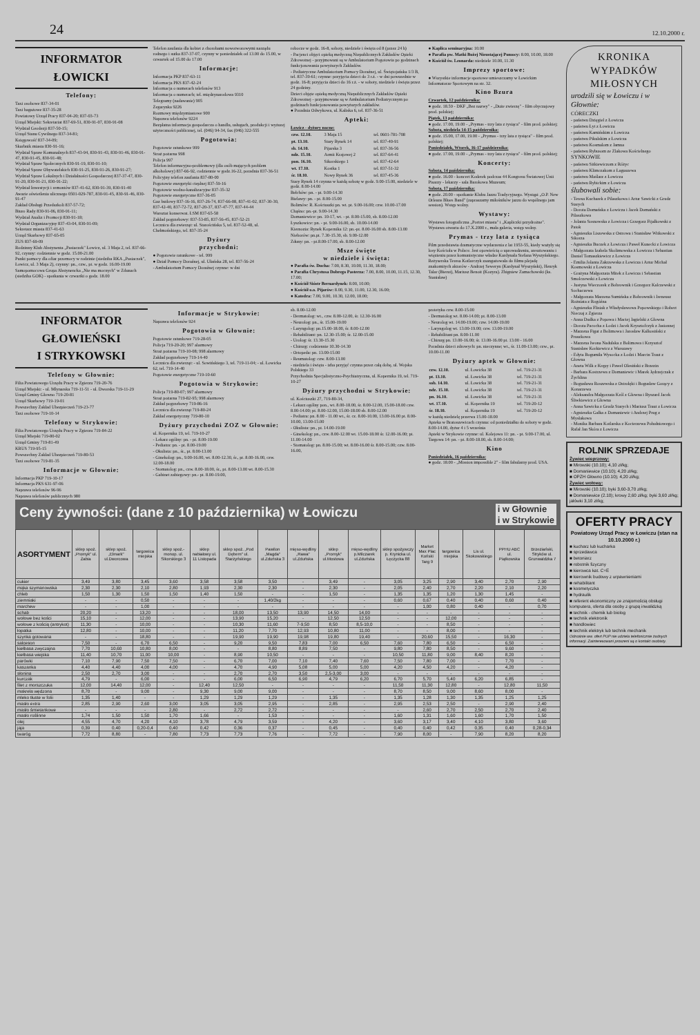24 12.10.2000 r.
INFORMATOR
ŁOWICKI
Telefony:
Taxi osobowe 837-34-01
Taxi bagażowe 837-35-28
Powiatowy Urząd Pracy 837-04-20; 837-03-73
Urząd Miejski: Sekretariat 837-69-51, 830-91-07, 830-91-08
Wydział Geodezji 837-50-15;
Urząd Stanu Cywilnego 837-34-81;
Księgowość 837-34-09;
Skarbnik miasta 830-91-16;
Wydział Spraw Komunalnych 837-43-94, 830-91-43, 830-91-46, 830-91-47, 830-91-45, 830-91-48;
Wydział Spraw Społecznych 830-91-19, 830-91-10;
Wydział Spraw Obywatelskich 830-91-25, 830-91-26, 830-91-27;
Wydział Spraw Lokalnych i Działalności Gospodarczej 837-37-47, 830-91-20, 830-91-21, 830-91-22;
Wydział Inwestycji i remontów 837-41-62, 830-91-39, 830-91-40
Awarie oświetlenia ulicznego 0501-029-787, 830-91-45, 830-91-46, 830-91-47
Zakład Obsługi Przedszkoli 837-57-72;
Biuro Rady 830-91-06, 830-91-11;
Wydział Analiz i Promocji 830-91-18;
Wydział Organizacyjny 837-43-04, 830-91-09;
Sekretarz miasta 837-41-63
Urząd Skarbowy 837-65-05
ZUS 837-69-09
Rodzinny Klub Abstynenta „Pasiaczek" Łowicz, ul. 3 Maja 2, tel. 837-66-92, czynny: codziennie w godz. 15.00-21.00
Punkt pomocy dla ofiar przemocy w rodzinie (siedziba RKA „Pasiaczek", Łowicz, ul. 3 Maja 2), czynny: pn., czw., pt. w godz. 16.00-19.00
Samopomocowa Grupa Abstynencka „Nie ma mocnych" w Zdunach (siedziba GOK) - spotkania w czwartki o godz. 18.00
Telefon zaufania dla kobiet z chorobami nowotworowymi narządu rodnego i sutka 837-37-07, czynny w poniedziałek od 13.00 do 15.00, w czwartek od 15.00 do 17.00
Informacje:
Informacja PKP 837-63-11
Informacja PKS 837-42-24
Informacja o numerach telefonów 913
Informacja o numerach; tel. międzynarodowa 9310
Telegramy (nadawanie) 905
Zegarynka 9226
Rozmowy międzymiastowe 900
Naprawa telefonów 9224
Bezpłatna informacja gospodarcza o handlu, usługach, produkcji i wyższej użyteczności publicznej, tel. (046) 94-34, fax (046) 322-555
Pogotowia:
Pogotowie ratunkowe 999
Straż pożarna 998
Policja 997
Telefon informacyjno-problemowy (dla osób mających problem alkoholowy) 837-66-92, codziennie w godz.16-22, poradnia 837-36-51
Policyjny telefon zaufania 837-80-00
Pogotowie energetyki cieplnej 837-59-16
Pogotowie wodno-kanalizacyjne 837-35-32
Pogotowie energetyczne 837-36-05
Gaz butlowy 837-16-16, 837-26-74, 837-66-08, 837-41-02, 837-30-30, 837-42-40, 837-72-72, 837-20-37, 837-47-77, 837-44-44
Warsztat konserwat. ŁSM 837-65-58
Zakład pogrzebowy: 837-53-85, 837-56-45, 837-52-21
Lecznica dla zwierząt: ul. Starościńska 5, tel. 837-52-48, ul. Chełmońskiego, tel. 837-35-24
Dyżury
przychodni:
● Pogotowie ratunkowe - tel. 999
● Dział Pomocy Doraźnej, ul. Ułańska 28, tel. 837-56-24
- Ambulatorium Pomocy Doraźnej czynne: w dni
robocze w godz. 16-8, soboty, niedziele i święta od 8 (przez 24 h)
- Pacjenci objęci opieką medyczną Niepublicznych Zakładów Opieki Zdrowotnej - przyjmowani są w Ambulatorium Pogotowia po godzinach funkcjonowania powyższych Zakładów.
- Pediatryczne Ambulatorium Pomocy Doraźnej, ul. Świętojańska 1/3 B, tel. 837-39-61; czynne: przyjęcia dzieci do 3 r.ż. - w dni powszednie w godz. 16-8; przyjęcia dzieci do 16 r.ż. - w soboty, niedziele i święta przez 24 godziny.
Dzieci objęte opieką medyczną Niepublicznych Zakładów Opieki Zdrowotnej - przyjmowane są w Ambulatorium Pediatrycznym po godzinach funkcjonowania powyższych zakładów.
● Poradnia Odwykowa, ul. Kaliska 6, tel. 837-36-51
Apteki:
Łowicz - dyżury nocne:
| czw. 12.10. | 3 Maja 15 | tel. 0601-781-708 |
| pt. 13.10. | Stary Rynek 14 | tel. 837-40-91 |
| sb. 14.10. | Pijarska 3 | tel. 837-36-56 |
| ndz. 15.10. | Armii Krajowej 2 | tel. 837-64-41 |
| pon. 16.10. | Sikorskiego 1 | tel. 837-42-64 |
| wt. 17.10. | Kostka 1 | tel. 837-51-32 |
| śr. 18.10. | Nowy Rynek 36 | tel. 837-45-36 |
Stary Rynek 14 czynna w każdą sobotę w godz. 9.00-15.00, niedziele w godz. 8.00-14.00
Bełchów: pn. - pt. 9.00-14.30
Bielawy: pn. - pt. 8.00-15.00
Bolimów: R. Kościuszki pn. wt. pt. 9.00-16.00; czw. 10.00-17.00
Chąśno: pn.-pt. 9.00-14.30
Domaniewice: pn. 10-17, wt. - pt. 8.00-15.00, sb. 8.00-12.00
Łyszkowice: pn. - pt. 9.00-16.00, sb. 10.00-14.00
Kiernozia: Rynek Kopernika 12: pn.-pt. 8.00-16.00 sb. 8.00-13.00
Nieborów: pn.pt. 7.30-15.30, sb. 9.00-12.00
Zduny: pn. - pt.8.00-17.00, sb. 8.00-12.00
Msze święte
w niedziele i święta:
● Parafia św. Ducha: 7.00, 8.30, 10.00, 11.30, 18.00;
● Parafia Chrystusa Dobrego Pasterza: 7.00, 8.00, 10.00, 11.15, 12.30, 17.00;
● Kościół Sióstr Bernardynek: 8.00, 10.00;
● Kościół o.o. Pijarów: 8.00, 9.30, 11.00, 12.30, 16.00;
● Katedra: 7.00, 9.00, 10.30, 12.00, 18.00;
● Kaplica seminaryjna: 10.00
● Parafia pw. Matki Bożej Nieustającej Pomocy: 8.00, 10.00, 18.00
● Kościół św. Leonarda: niedziele 10.00, 11.30
Imprezy sportowe:
● Wszystkie informacje sportowe umieszczamy w Łowickim Informatorze Sportowym na str. 32.
Kino Bzura
Czwartek, 12 października:
● godz. 18.59 - DKF „Bez nazwy" - „Duże zwierzę" - film obyczajowy prod. polskiej;
Piątek, 13 października:
● godz. 17.00, 19.00 - „Prymas - trzy lata z tysiąca" - film prod. polskiej;
Sobota, niedziela 14-15 października:
● godz. 15.00, 17.00, 19.00 - „Prymas - trzy lata z tysiąca" - film prod. polskiej;
Poniedziałek, Wtorek, 16-17 października:
● godz. 17.00, 19.00 - „Prymas - trzy lata z tysiąca" - film prod. polskiej;
Koncerty:
Sobota, 14 października:
● godz. 16.00 - koncert Koderek podczas 44 Kongresu Światowej Unii Pisarzy - lekarzy - sala Barokowa Muzeum;
Sobota, 17 października:
● godz. 20.00 - spotkanie Klubu Jazzu Tradycyjnego. Wystąpi „O.P. New Orleans Blues Band" (zapraszamy miłośników jazzu do wspólnego jam session). Wstęp wolny.
Wystawy:
Wystawa fotograficzna „Portret miasta" i „Kapliczki przydrożne". Wystawa otwarta do 17.X.2000 r., mała galeria, wstęp wolny.
Prymas - trzy lata z tysiąca
Film przedstawia dramatyczne wydarzenia z lat 1953-55, kiedy ważyły się losy Kościoła w Polsce. Jest opowieścią o uprowadzeniu, aresztowaniu i więzieniu przez komunistyczne władze Kardynała Stefana Wyszyńskiego. Reżyserska Teresa Kotlarczyk zaangażowała do filmu plejadę znakomitych aktorów - Andrzej Seweryn (Kardynał Wyszyński), Henryk Talar (Bierut), Mariusz Benoit (Kozyra). Zbigniew Zamachowski (ks. Stanisław)
INFORMATOR
GŁOWIEŃSKI
I STRYKOWSKI
Telefony w Głownie:
Filia Powiatowego Urzędu Pracy w Zgierzu 719-20-76
Urząd Miejski: - ul. Młynarska 719-11-51 - ul. Dworska 719-11-29
Urząd Gminy Głowno 719-20-81
Urząd Skarbowy 719-19-01
Powszechny Zakład Ubezpieczeń 719-23-77
Taxi osobowe 719-10-14
Telefony w Strykowie:
Filia Powiatowego Urzędu Pracy w Zgierzu 719-84-22
Urząd Miejski 719-80-02
Urząd Gminy 719-81-49
KRUS 719-95-15
Powszechny Zakład Ubezpieczeń 719-80-53
Taxi osobowe 719-81-35
Informacje w Głownie:
Informacja PKP 719-10-17
Informacja PKS 631-97-06
Naprawa telefonów 96-96
Naprawa telefonów publicznych 980
Informacje w Strykowie:
Naprawa telefonów 924
Pogotowia w Głownie:
Pogotowie ratunkowe 719-28-05
Policja 719-20-20; 997 alarmowy
Straż pożarna 719-10-08; 998 alarmowy
Zakład pogrzebowy 719-14-40
Lecznica dla zwierząt: - ul. Sowińskiego 3, tel. 719-11-04; - ul. Łowicka 62, tel. 719-14-40
Pogotowie energetyczne 719-10-60
Pogotowia w Strykowie:
Policja 719-80-07; 997 alarmowy
Straż pożarna 719-82-95; 998 alarmowy
Zakład pogrzebowy 719-86-16
Lecznica dla zwierząt 719-80-24
Zakład energetyczny 719-80-10
Dyżury przychodni ZOZ w Głownie:
ul. Kopernika 19, tel. 719-10-27
- Lekarz ogólny: pn. - pt. 8.00-19.00
- Pediatra: pn. - pt. 8.00-19.00
- Okulista: pn., śr., pt. 8.00-13.00
- Ginekolog: pn., 9.00-16.00, wt. 8.00-12.30, śr., pt. 8.00-16.00, czw. 12.00-18.00
- Stomatolog: pn., czw. 8.00-18.00, śr., pt. 8.00-13.00 wt. 8.00-15.30
- Gabinet zabiegowy: pn.- pt. 8.00-19.00,
sb. 8.00-12.00
- Dermatolog: wt., czw. 8.00-12.00, śr. 12.30-16.00
- Neurolog: pn., śr. 15.00-19.00
- Laryngolog: pn.15.00-18.00, śr. 8.00-12.00
- Rehabilitant: pn. 12.30-15.00; śr. 12.00-15.00
- Urolog: śr. 13.30-15.30
- Chirurg: codziennie 10.30-14.30
- Ortopeda: pn. 13.00-15.00
- Reumatolog: czw. 8.00-13.00
- niedziela i święta - izba przyjęć czynna przez całą dobę, ul. Wojska Polskiego 33
Przychodnia Specjalistyczno-Psychiatryczna, ul. Kopernika 19, tel. 719-10-27
Dyżury przychodni w Strykowie:
ul. Kościuszki 27, 719-80-34,
- Lekarz ogólny pon., wt. 8.00-18.00, śr. 8.00-12.00, 15.00-18.00 czw. 8.00-14.00; pt. 8.00-12.00, 15.00-18.00 sb. 8.00-12.00
- Pediatra: pn. 8.00 - 11.00 wt., śr. cz. 8.00-10.00, 13.00-16.00 pt. 8.00-10.00, 13.00-15.00
- Okulista: pn., pt. 14.00-19.00
- Ginekolog: pn., czw. 8.00-12.00 wt. 15.00-18.00 śr. 12.00-16.00; pt. 11.00-14.00
- Stomatolog: pn. 8.00-15.00; wt. 8.00-16.00 śr. 8.00-15.00; czw. 8.00-16.00,
protetyka czw. 8.00-15.00
- Dermatolog wt. 8.00-14.00; pt. 8.00-13.00
- Neurolog wt. 14.00-19.00; czw. 14.00-19.00
- Laryngolog wt. 13.00-19.00; czw. 13.00-19.00
- Rehabilitant pn. 8.00-11.00
- Chirurg pn. 13.00-16.00; śr. 13.00-16.00 pt. 13.00 - 16.00
Poradnia dzieci zdrowych: pn. nieczynne; wt., śr. 11.00-13.00; czw., pt. 10.00-11.00
Dyżury aptek w Głownie:
| czw. 12.10. | ul. Łowicka 38 | tel. 719-21-31 |
| pt. 13.10. | ul. Łowicka 38 | tel. 719-21-31 |
| sob. 14.10. | ul. Łowicka 38 | tel. 719-21-31 |
| ndz. 15.10. | ul. Łowicka 38 | tel. 719-21-31 |
| pn. 16.10. | ul. Łowicka 38 | tel. 719-21-31 |
| wt. 17.10. | ul. Kopernika 19 | tel. 719-20-12 |
| śr. 18.10. | ul. Kopernika 19 | tel. 719-20-12 |
w każdą niedzielę przerwa 15.00-18.00
Apteka w Bratoszewicach czynna: od poniedziałku do soboty w godz. 8.00-14.00, dyżur 4 i 5 września
Apteki w Strykowie czynne: ul. Kolejowa 11: pn. - pt. 9.00-17.00, ul. Targowa 14: pn. - pt. 8.00-18.00, sb. 8.00-14.00;
Kino
Poniedziałek, 16 października:
● godz. 18.00 - „Mission impossible 2" - film fabularny prod. USA.
Ceny żywności: (dane z 10 października) w Łowiczu i w Głownie
i w Strykowie
| ASORTYMENT | sklep spoż. „Promyk" ul. Żabia | sklep spoż. „Elmark" ul.Dworcowa | targowica miejska | sklep spoż.-monop. ul. Sikorskiego 3 | sklep nabiałowy ul. 11 Listopada | sklep spoż. „Pod Dębem" ul. Starzyńskiego | Pawilon „Magda" ul.Zduńska 3 | mięso-wędliny „Rawa" ul.Zduńska | sklep „Promyk" ul.Mostowa | mięso-wędliny p.Milczarek ul.Zduńska | sklep spożywczy p. Krynicka ul. Łęczycka 88 | Market Max Plac Koński Targ 9 | targowica miejska | Lis ul. Skokowskiego | PPHU ABC ul. Piątkowska | Brzeziański, Stryków ul. Grunwaldzka 7 |
| --- | --- | --- | --- | --- | --- | --- | --- | --- | --- | --- | --- | --- | --- | --- | --- | --- |
| cukier | 3,49 | 3,80 | 3,45 | 3,60 | 3,58 | 3,58 | 3,50 | - | 3,49 | - | 3,05 | 3,25 | 2,90 | 3,40 | 2,70 | 2,90 |
| mąka szymanowska | 2,30 | 2,30 | 2,10 | 2,80 | 1,93 | 2,30 | 2,30 | - | 2,30 | - | 2,05 | 2,40 | 2,70 | 2,20 | 2,10 | 2,20 |
| chleb | 1,50 | 1,30 | 1,50 | 1,50 | 1,40 | 1,50 | - | - | 1,50 | - | 1,35 | 1,35 | 1,20 | 1,30 | 1,45 | - |
| ziemniaki | - | - | 0,50 | - | - | - | 1,40/2kg | - | - | - | 0,60 | 0,67 | 0,40 | 0,40 | 0,60 | 0,40 |
| marchew | - | - | 1,00 | - | - | - | - | - | - | - | - | 1,00 | 0,80 | 0,40 | - | 0,70 |
| schab | 20,20 | - | 13,20 | - | - | 18,00 | 13,50 | 13,90 | 14,50 | 14,00 | - | - | - | - | - | - |
| wołowe bez kości | 15,10 | - | 12,00 | - | - | 13,90 | 15,20 | - | 12,50 | 12,50 | - | - | 12,00 | - | - | - |
| wołowe z kością (antrykot) | 11,30 | - | 10,00 | - | - | 10,30 | 11,60 | 7-9,50 | 8,50 | 8,5-10,0 | - | - | 8,50 | - | - | - |
| łopatka | 12,80 | - | 10,00 | - | - | 11,20 | 7,70 | 12,93 | 10,80 | 11,00 | - | - | 8,00 | - | - | - |
| szynka gotowana | - | - | 18,80 | - | - | 19,90 | 19,90 | 19,98 | 19,80 | 19,40 | - | 20,60 | 15,50 | - | 16,30 | - |
| salceson | 7,50 | - | 6,70 | 6,50 | - | 9,20 | 9,50 | 7,83 | 7,00 | 6,50 | 7,60 | 7,80 | 6,50 | - | 6,50 | - |
| kiełbasa zwyczajna | 7,70 | 10,60 | 10,80 | 8,00 | - | - | 8,80 | 8,89 | 7,50 | - | 9,80 | 7,80 | 8,50 | - | 9,60 | - |
| kiełbasa wiejska | 11,40 | 10,70 | 11,00 | 10,00 | - | 8,90 | 10,50 | - | - | - | 10,50 | 11,80 | 9,00 | 8,40 | 8,20 | - |
| parówki | 7,10 | 7,90 | 7,50 | 7,50 | - | 6,70 | 7,00 | 7,10 | 7,40 | 7,60 | 7,50 | 7,80 | 7,00 | - | 7,70 | - |
| kaszanka | 4,40 | 4,40 | 4,00 | 4,00 | - | 4,70 | 4,90 | 5,08 | 5,00 | 5,00 | 4,20 | 4,50 | 4,20 | - | 4,20 | - |
| słonina | 2,50 | 2,70 | 3,00 | - | - | 2,70 | 2,70 | 3,50 | 2,5-3,00 | 3,00 | - | - | - | - | - | - |
| kurczak | 4,79 | - | 6,00 | - | - | 6,00 | 6,50 | 6,90 | 4,79 | 6,20 | 6,70 | 5,70 | 5,40 | 6,20 | 6,85 | - |
| filet z morszczuka | 12,00 | 14,40 | 12,00 | - | 12,40 | 12,50 | - | - | - | - | 11,50 | 11,30 | 12,80 | - | 12,80 | 11,50 |
| makrela wędzona | 8,70 | - | 9,00 | - | 9,30 | 9,00 | 9,00 | - | - | - | 8,70 | 8,50 | 9,00 | 8,60 | 8,00 | - |
| mleko tłuste w folii | 1,35 | 1,40 | - | - | 1,29 | 1,29 | 1,29 | - | 1,35 | - | 1,35 | 1,28 | 1,30 | 1,35 | 1,25 | 1,25 |
| masło extra | 2,85 | 2,90 | 2,60 | 3,00 | 3,05 | 3,05 | 2,95 | - | 2,85 | - | 2,95 | 2,53 | 2,50 | - | 2,90 | 2,40 |
| masło śmietankowe | - | - | - | 2,80 | - | 2,72 | 2,72 | - | - | - | - | 2,60 | 2,70 | 2,50 | 2,70 | 2,40 |
| masło roślinne | 1,74 | 1,50 | 1,50 | 1,70 | 1,66 | - | 1,53 | - | - | - | 1,60 | 1,31 | 1,60 | 1,60 | 1,70 | 1,50 |
| olej | 4,55 | 4,70 | 4,20 | 4,10 | 3,78 | 4,79 | 3,59 | - | 4,20 | - | 3,60 | 3,17 | 3,40 | 4,10 | 3,80 | 3,60 |
| jaja | 0,39 | 0,40 | 0,20-0,4 | 0,40 | 0,42 | 0,36 | 0,37 | - | 0,45 | - | 0,40 | 0,40 | 0,42 | 0,35 | 0,40 | 0,28-0,34 |
| twaróg | 7,72 | 8,80 | - | 7,80 | 7,73 | 7,73 | 7,76 | - | 7,72 | - | 7,90 | 8,00 | - | 7,90 | 8,20 | 8,20 |
KRONIKA
WYPADKÓW
MIŁOSNYCH
urodzili się w Łowiczu i w Głownie:
CÓRECZKI
- państwu Dzięgiel z Łowicza
- państwu Łyt z Łowicza
- państwu Kamińskim z Łowicza
- państwu Pikulskim z Łowicza
- państwu Kosmalom z Jamna
- państwu Rybusom ze Zlakowa Kościelnego
SYNKOWIE
- państwu Sitkiewiczom z Różyc
- państwu Klimczakom z Łaguszewa
- państwu Maślarz z Łowicza
- państwu Rybickim z Łowicza
ślubowali sobie:
- Teresa Kucharek z Pilaszkowa i Artur Sawicki z Grudz Starych
- Dorota Domańska z Łowicza i Jacek Domański z Pilaszkowa
- Jolanta Sosnowska z Łowicza i Grzegorz Fijałkowski z Patok
- Agnieszka Liszewska z Ostrowa i Stanisław Witkowski z Sikorza
- Agnieszka Buczek z Łowicza i Paweł Kunecki z Łowicza
- Małgorzata Izabela Skolimowska z Łowicza i Sebastian Daniel Tomaszkiewicz z Łowicza
- Emilia Jolanta Zakrzewska z Łowicza i Artur Michał Kosmowski z Łowicza
- Grażyna Małgorzata Mitek z Łowicza i Sebastian Smolczewski z Łowicza
- Justyna Wieczorek z Bobrownik i Grzegorz Kalczewski z Sochaczewa
- Małgorzata Marzena Sumińska z Bobrownik i Ireneusz Rożniata z Rogóźna
- Agnieszka Flisiak z Władysławowa Popowskiego i Robert Nieczaj z Zgierza
- Anna Dudka z Popowa i Maciej Jagielski z Głowna
- Dorota Pacocha z Łodzi i Jacek Krysztofczyk z Jasionnej
- Marzena Figat z Bolimowa i Jarosław Kalkosiński z Pruszkowa
- Marzena Iwona Nadulska z Bolimowa i Krzysztof Stanisław Korkiewicz z Warszawy
- Edyta Bogumiła Wysocka z Łodzi i Marcin Traut z Głowna
- Aneta Wilk z Krępy i Paweł Olesiński z Brzezin
- Barbara Kostrzewa z Domaniewic i Marek Jędrzejczak z Żychlina
- Bogusława Roszewska z Ostrołęki i Bogusław Gorący z Konarzewa
- Aleksandra Małgorzata Król z Głowna i Ryszard Jacek Śliwkiewicz z Głowna
- Anna Sawicka z Grudz Starych i Mariusz Traut z Łowicza
- Agnieszka Gałka z Domaniewic i Andrzej Prug z Mysłakowa
- Monika Barbara Kotlarska z Kocierzewa Południowego i Rafał Jan Skóra z Łowicza
ROLNIK SPRZEDAJE
Żywiec wieprzowy:
■ Mirowski (10.10); 4,10 zł/kg;
■ Domaniewice (10.10); 4,20 zł/kg;
■ OPZH Głowno (10.10); 4,20 zł/kg;
Żywiec wołowy:
■ Mirowski (10.10); byki 3,60-3,70 zł/kg;
■ Domaniewice (2.10); krowy 2,60 zł/kg; byki 3,60 zł/kg; jałówki 3,10 zł/kg;
OFERTY PRACY
Powiatowy Urząd Pracy w Łowiczu (stan na 10.10.2000 r.)
■ kucharz lub kucharka
■ sprzedawca
■ betoniarz
■ robotnik fizyczny
■ kierowca kat. C+E
■ kierownik budowy z urpawnieniami
■ rehabilitant
■ kosmetyczka
■ hydraulik
■ referent ekonomiczny ze znajomością obsługi komputera, oferta dla osoby z grupą inwalidzką
■ technik - chemik lub biolog
■ technik elektronik
■ handlowiec
■ technik elektryk lub technik mechanik
Odnośnie ww. ofert PUP nie udziela telefonicznie żadnych informacji. Zainteresowani proszeni są o kontakt osobisty.